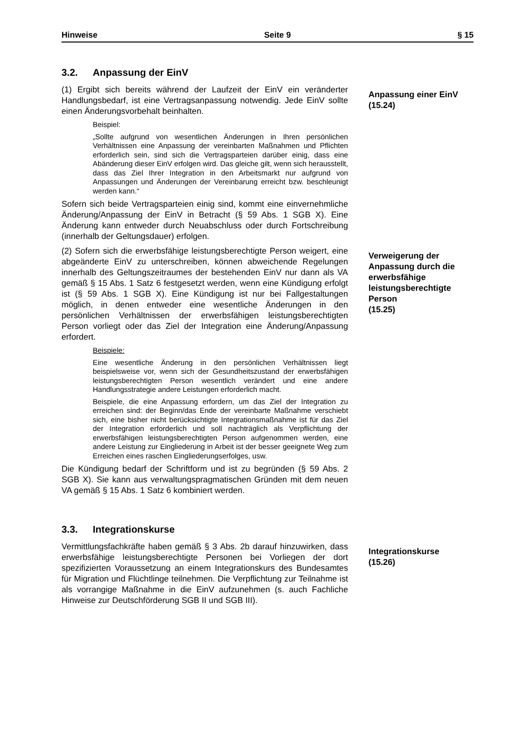Hinweise Seite 9 § 15
3.2. Anpassung der EinV
(1) Ergibt sich bereits während der Laufzeit der EinV ein veränderter Handlungsbedarf, ist eine Vertragsanpassung notwendig. Jede EinV sollte einen Änderungsvorbehalt beinhalten.
Beispiel:
„Sollte aufgrund von wesentlichen Änderungen in Ihren persönlichen Verhältnissen eine Anpassung der vereinbarten Maßnahmen und Pflichten erforderlich sein, sind sich die Vertragsparteien darüber einig, dass eine Abänderung dieser EinV erfolgen wird. Das gleiche gilt, wenn sich herausstellt, dass das Ziel Ihrer Integration in den Arbeitsmarkt nur aufgrund von Anpassungen und Änderungen der Vereinbarung erreicht bzw. beschleunigt werden kann.“
Sofern sich beide Vertragsparteien einig sind, kommt eine einvernehmliche Änderung/Anpassung der EinV in Betracht (§ 59 Abs. 1 SGB X). Eine Änderung kann entweder durch Neuabschluss oder durch Fortschreibung (innerhalb der Geltungsdauer) erfolgen.
Anpassung einer EinV
(15.24)
(2) Sofern sich die erwerbsfähige leistungsberechtigte Person weigert, eine abgeänderte EinV zu unterschreiben, können abweichende Regelungen innerhalb des Geltungszeitraumes der bestehenden EinV nur dann als VA gemäß § 15 Abs. 1 Satz 6 festgesetzt werden, wenn eine Kündigung erfolgt ist (§ 59 Abs. 1 SGB X). Eine Kündigung ist nur bei Fallgestaltungen möglich, in denen entweder eine wesentliche Änderungen in den persönlichen Verhältnissen der erwerbsfähigen leistungsberechtigten Person vorliegt oder das Ziel der Integration eine Änderung/Anpassung erfordert.
Beispiele:
Eine wesentliche Änderung in den persönlichen Verhältnissen liegt beispielsweise vor, wenn sich der Gesundheitszustand der erwerbsfähigen leistungsberechtigten Person wesentlich verändert und eine andere Handlungsstrategie andere Leistungen erforderlich macht.
Beispiele, die eine Anpassung erfordern, um das Ziel der Integration zu erreichen sind: der Beginn/das Ende der vereinbarte Maßnahme verschiebt sich, eine bisher nicht berücksichtigte Integrationsmaßnahme ist für das Ziel der Integration erforderlich und soll nachträglich als Verpflichtung der erwerbsfähigen leistungsberechtigten Person aufgenommen werden, eine andere Leistung zur Eingliederung in Arbeit ist der besser geeignete Weg zum Erreichen eines raschen Eingliederungserfolges, usw.
Die Kündigung bedarf der Schriftform und ist zu begründen (§ 59 Abs. 2 SGB X). Sie kann aus verwaltungspragmatischen Gründen mit dem neuen VA gemäß § 15 Abs. 1 Satz 6 kombiniert werden.
Verweigerung der Anpassung durch die erwerbsfähige leistungsberechtigte Person
(15.25)
3.3. Integrationskurse
Vermittlungsfachkräfte haben gemäß § 3 Abs. 2b darauf hinzuwirken, dass erwerbsfähige leistungsberechtigte Personen bei Vorliegen der dort spezifizierten Voraussetzung an einem Integrationskurs des Bundesamtes für Migration und Flüchtlinge teilnehmen. Die Verpflichtung zur Teilnahme ist als vorrangige Maßnahme in die EinV aufzunehmen (s. auch Fachliche Hinweise zur Deutschförderung SGB II und SGB III).
Integrationskurse
(15.26)